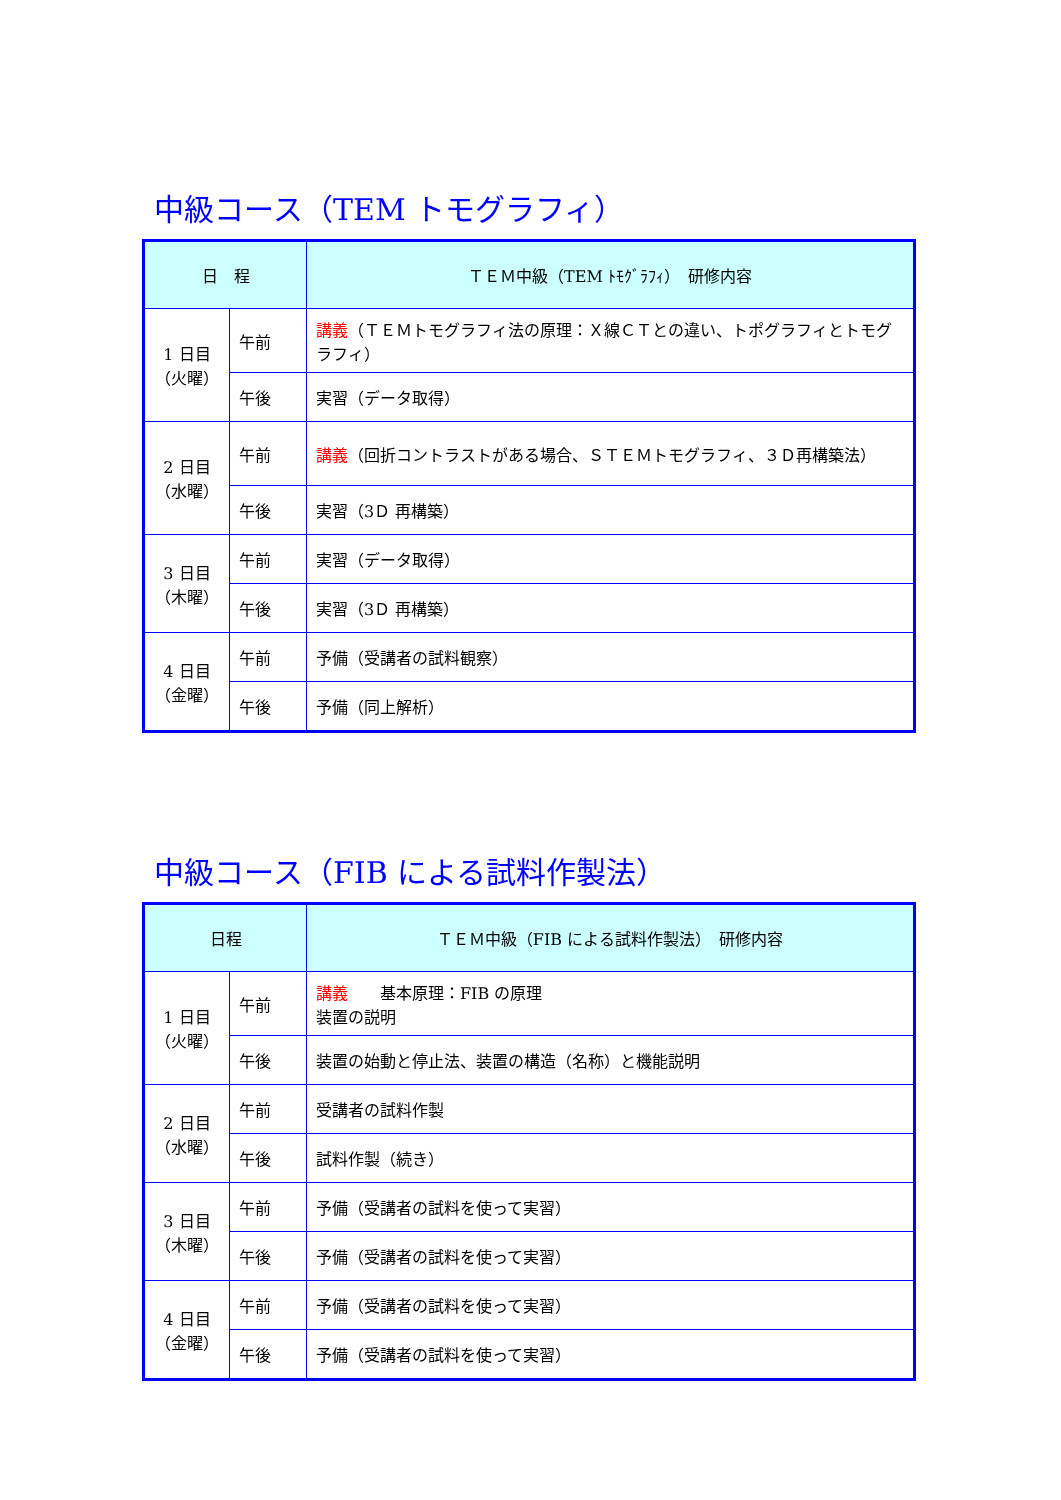中級コース（TEM トモグラフィ）
| 日 程 | | ＴＥＭ中級（TEM ﾄﾓｸﾞﾗﾌｨ） 研修内容 |
| --- | --- | --- |
| 1 日目 （火曜） | 午前 | 講義 （ＴＥＭトモグラフィ法の原理：Ｘ線ＣＴとの違い、トポグラフィとトモグラフィ） |
| | 午後 | 実習（データ取得） |
| 2 日目 （水曜） | 午前 | 講義 （回折コントラストがある場合、ＳＴＥＭトモグラフィ、３Ｄ再構築法） |
| | 午後 | 実習（3Ｄ 再構築） |
| 3 日目 （木曜） | 午前 | 実習（データ取得） |
| | 午後 | 実習（3Ｄ 再構築） |
| 4 日目 （金曜） | 午前 | 予備（受講者の試料観察） |
| | 午後 | 予備（同上解析） |
中級コース（FIB による試料作製法）
| 日程 | | ＴＥＭ中級（FIB による試料作製法） 研修内容 |
| --- | --- | --- |
| 1 日目 （火曜） | 午前 | 講義 基本原理：FIB の原理 装置の説明 |
| | 午後 | 装置の始動と停止法、装置の構造（名称）と機能説明 |
| 2 日目 （水曜） | 午前 | 受講者の試料作製 |
| | 午後 | 試料作製（続き） |
| 3 日目 （木曜） | 午前 | 予備（受講者の試料を使って実習） |
| | 午後 | 予備（受講者の試料を使って実習） |
| 4 日目 （金曜） | 午前 | 予備（受講者の試料を使って実習） |
| | 午後 | 予備（受講者の試料を使って実習） |